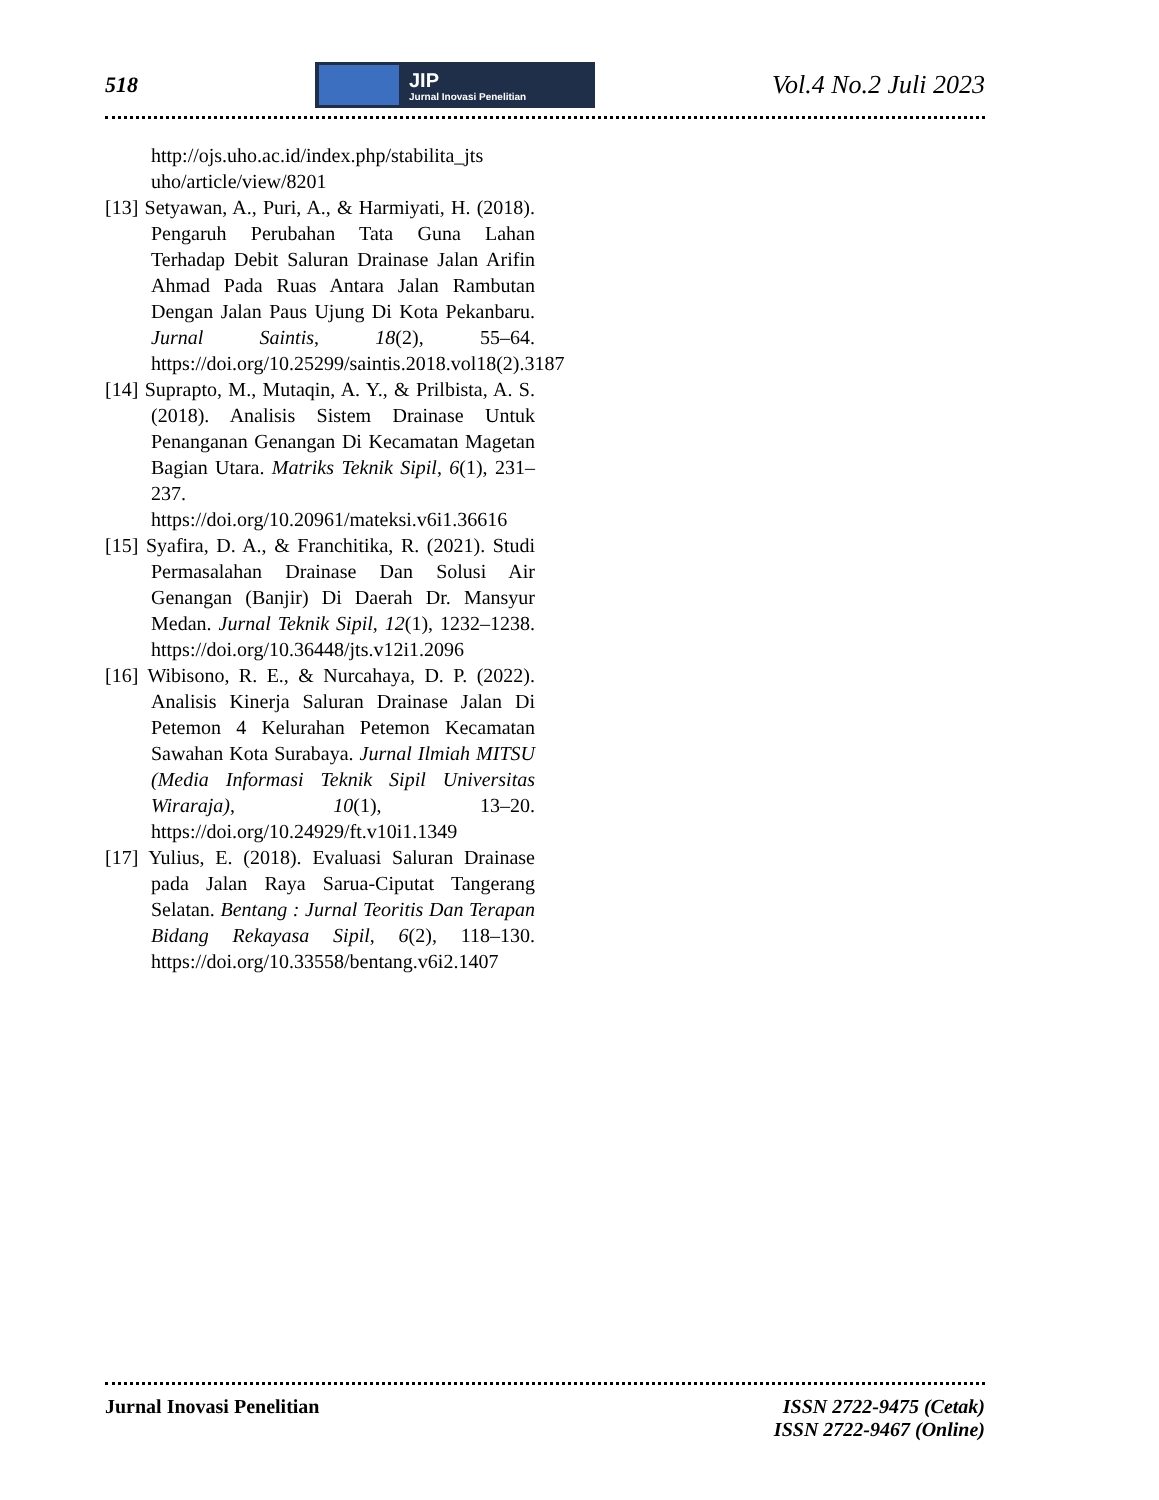518
JIP
Jurnal Inovasi Penelitian
Vol.4 No.2 Juli 2023
http://ojs.uho.ac.id/index.php/stabilita_jts uho/article/view/8201
[13] Setyawan, A., Puri, A., & Harmiyati, H. (2018). Pengaruh Perubahan Tata Guna Lahan Terhadap Debit Saluran Drainase Jalan Arifin Ahmad Pada Ruas Antara Jalan Rambutan Dengan Jalan Paus Ujung Di Kota Pekanbaru. Jurnal Saintis, 18(2), 55–64. https://doi.org/10.25299/saintis.2018.vol18(2).3187
[14] Suprapto, M., Mutaqin, A. Y., & Prilbista, A. S. (2018). Analisis Sistem Drainase Untuk Penanganan Genangan Di Kecamatan Magetan Bagian Utara. Matriks Teknik Sipil, 6(1), 231–237. https://doi.org/10.20961/mateksi.v6i1.36616
[15] Syafira, D. A., & Franchitika, R. (2021). Studi Permasalahan Drainase Dan Solusi Air Genangan (Banjir) Di Daerah Dr. Mansyur Medan. Jurnal Teknik Sipil, 12(1), 1232–1238. https://doi.org/10.36448/jts.v12i1.2096
[16] Wibisono, R. E., & Nurcahaya, D. P. (2022). Analisis Kinerja Saluran Drainase Jalan Di Petemon 4 Kelurahan Petemon Kecamatan Sawahan Kota Surabaya. Jurnal Ilmiah MITSU (Media Informasi Teknik Sipil Universitas Wiraraja), 10(1), 13–20. https://doi.org/10.24929/ft.v10i1.1349
[17] Yulius, E. (2018). Evaluasi Saluran Drainase pada Jalan Raya Sarua-Ciputat Tangerang Selatan. Bentang : Jurnal Teoritis Dan Terapan Bidang Rekayasa Sipil, 6(2), 118–130. https://doi.org/10.33558/bentang.v6i2.1407
Jurnal Inovasi Penelitian ISSN 2722-9475 (Cetak)
ISSN 2722-9467 (Online)